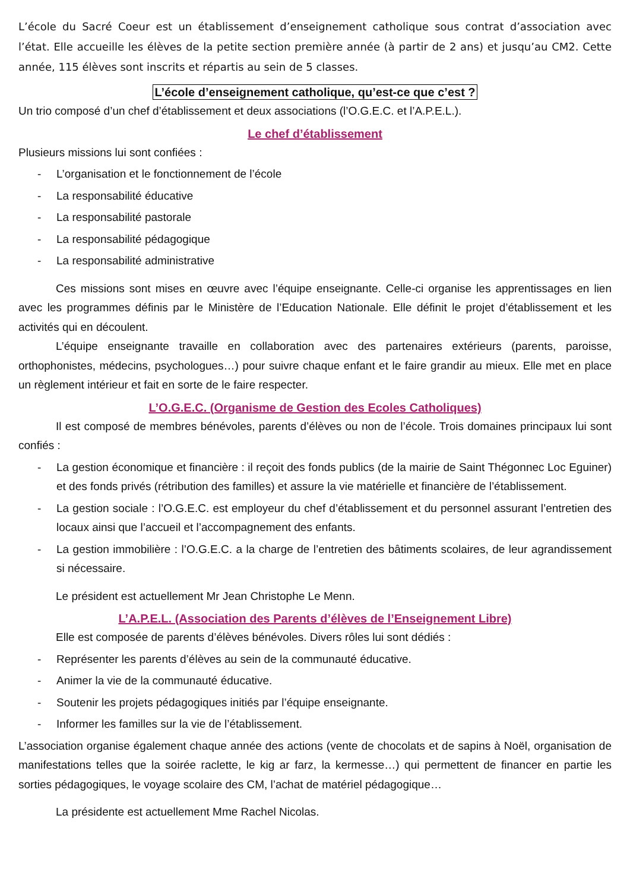L’école du Sacré Coeur est un établissement d’enseignement catholique sous contrat d’association avec l’état. Elle accueille les élèves de la petite section première année (à partir de 2 ans) et jusqu’au CM2. Cette année, 115 élèves sont inscrits et répartis au sein de 5 classes.
L’école d’enseignement catholique, qu’est-ce que c’est ?
Un trio composé d’un chef d’établissement et deux associations (l’O.G.E.C. et l’A.P.E.L.).
Le chef d’établissement
Plusieurs missions lui sont confiées :
- L’organisation et le fonctionnement de l’école
- La responsabilité éducative
- La responsabilité pastorale
- La responsabilité pédagogique
- La responsabilité administrative
Ces missions sont mises en œuvre avec l’équipe enseignante. Celle-ci organise les apprentissages en lien avec les programmes définis par le Ministère de l’Education Nationale. Elle définit le projet d’établissement et les activités qui en découlent.
L’équipe enseignante travaille en collaboration avec des partenaires extérieurs (parents, paroisse, orthophonistes, médecins, psychologues…) pour suivre chaque enfant et le faire grandir au mieux. Elle met en place un règlement intérieur et fait en sorte de le faire respecter.
L’O.G.E.C. (Organisme de Gestion des Ecoles Catholiques)
Il est composé de membres bénévoles, parents d’élèves ou non de l’école. Trois domaines principaux lui sont confiés :
- La gestion économique et financière : il reçoit des fonds publics (de la mairie de Saint Thégonnec Loc Eguiner) et des fonds privés (rétribution des familles) et assure la vie matérielle et financière de l’établissement.
- La gestion sociale : l’O.G.E.C. est employeur du chef d’établissement et du personnel assurant l’entretien des locaux ainsi que l’accueil et l’accompagnement des enfants.
- La gestion immobilière : l’O.G.E.C. a la charge de l’entretien des bâtiments scolaires, de leur agrandissement si nécessaire.
Le président est actuellement Mr Jean Christophe Le Menn.
L’A.P.E.L. (Association des Parents d’élèves de l’Enseignement Libre)
Elle est composée de parents d’élèves bénévoles. Divers rôles lui sont dédiés :
- Représenter les parents d’élèves au sein de la communauté éducative.
- Animer la vie de la communauté éducative.
- Soutenir les projets pédagogiques initiés par l’équipe enseignante.
- Informer les familles sur la vie de l’établissement.
L’association organise également chaque année des actions (vente de chocolats et de sapins à Noël, organisation de manifestations telles que la soirée raclette, le kig ar farz, la kermesse…) qui permettent de financer en partie les sorties pédagogiques, le voyage scolaire des CM, l’achat de matériel pédagogique…
La présidente est actuellement Mme Rachel Nicolas.